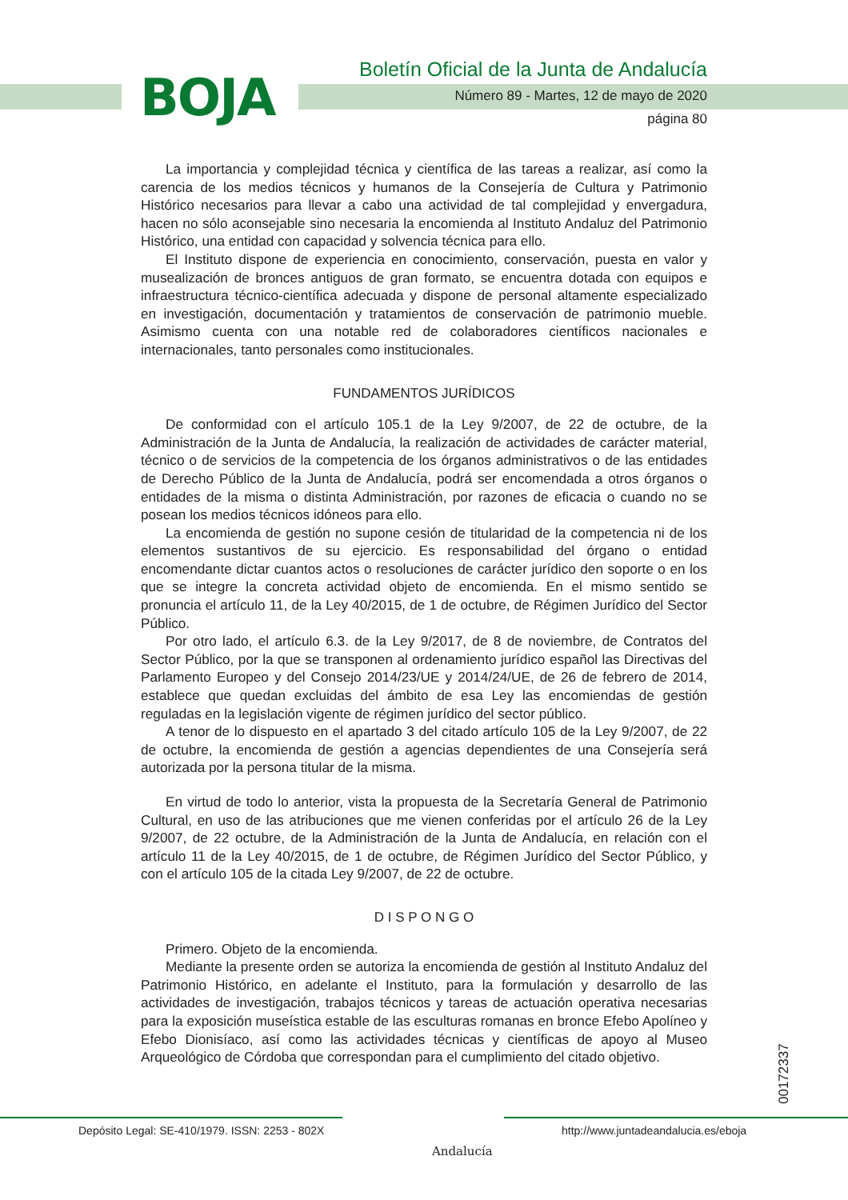BOJA
Boletín Oficial de la Junta de Andalucía
Número 89 - Martes, 12 de mayo de 2020
página 80
La importancia y complejidad técnica y científica de las tareas a realizar, así como la carencia de los medios técnicos y humanos de la Consejería de Cultura y Patrimonio Histórico necesarios para llevar a cabo una actividad de tal complejidad y envergadura, hacen no sólo aconsejable sino necesaria la encomienda al Instituto Andaluz del Patrimonio Histórico, una entidad con capacidad y solvencia técnica para ello.
El Instituto dispone de experiencia en conocimiento, conservación, puesta en valor y musealización de bronces antiguos de gran formato, se encuentra dotada con equipos e infraestructura técnico-científica adecuada y dispone de personal altamente especializado en investigación, documentación y tratamientos de conservación de patrimonio mueble. Asimismo cuenta con una notable red de colaboradores científicos nacionales e internacionales, tanto personales como institucionales.
FUNDAMENTOS JURÍDICOS
De conformidad con el artículo 105.1 de la Ley 9/2007, de 22 de octubre, de la Administración de la Junta de Andalucía, la realización de actividades de carácter material, técnico o de servicios de la competencia de los órganos administrativos o de las entidades de Derecho Público de la Junta de Andalucía, podrá ser encomendada a otros órganos o entidades de la misma o distinta Administración, por razones de eficacia o cuando no se posean los medios técnicos idóneos para ello.
La encomienda de gestión no supone cesión de titularidad de la competencia ni de los elementos sustantivos de su ejercicio. Es responsabilidad del órgano o entidad encomendante dictar cuantos actos o resoluciones de carácter jurídico den soporte o en los que se integre la concreta actividad objeto de encomienda. En el mismo sentido se pronuncia el artículo 11, de la Ley 40/2015, de 1 de octubre, de Régimen Jurídico del Sector Público.
Por otro lado, el artículo 6.3. de la Ley 9/2017, de 8 de noviembre, de Contratos del Sector Público, por la que se transponen al ordenamiento jurídico español las Directivas del Parlamento Europeo y del Consejo 2014/23/UE y 2014/24/UE, de 26 de febrero de 2014, establece que quedan excluidas del ámbito de esa Ley las encomiendas de gestión reguladas en la legislación vigente de régimen jurídico del sector público.
A tenor de lo dispuesto en el apartado 3 del citado artículo 105 de la Ley 9/2007, de 22 de octubre, la encomienda de gestión a agencias dependientes de una Consejería será autorizada por la persona titular de la misma.
En virtud de todo lo anterior, vista la propuesta de la Secretaría General de Patrimonio Cultural, en uso de las atribuciones que me vienen conferidas por el artículo 26 de la Ley 9/2007, de 22 octubre, de la Administración de la Junta de Andalucía, en relación con el artículo 11 de la Ley 40/2015, de 1 de octubre, de Régimen Jurídico del Sector Público, y con el artículo 105 de la citada Ley 9/2007, de 22 de octubre.
D I S P O N G O
Primero. Objeto de la encomienda.
Mediante la presente orden se autoriza la encomienda de gestión al Instituto Andaluz del Patrimonio Histórico, en adelante el Instituto, para la formulación y desarrollo de las actividades de investigación, trabajos técnicos y tareas de actuación operativa necesarias para la exposición museística estable de las esculturas romanas en bronce Efebo Apolíneo y Efebo Dionisíaco, así como las actividades técnicas y científicas de apoyo al Museo Arqueológico de Córdoba que correspondan para el cumplimiento del citado objetivo.
00172337
Depósito Legal: SE-410/1979. ISSN: 2253 - 802X
Andalucía
http://www.juntadeandalucia.es/eboja